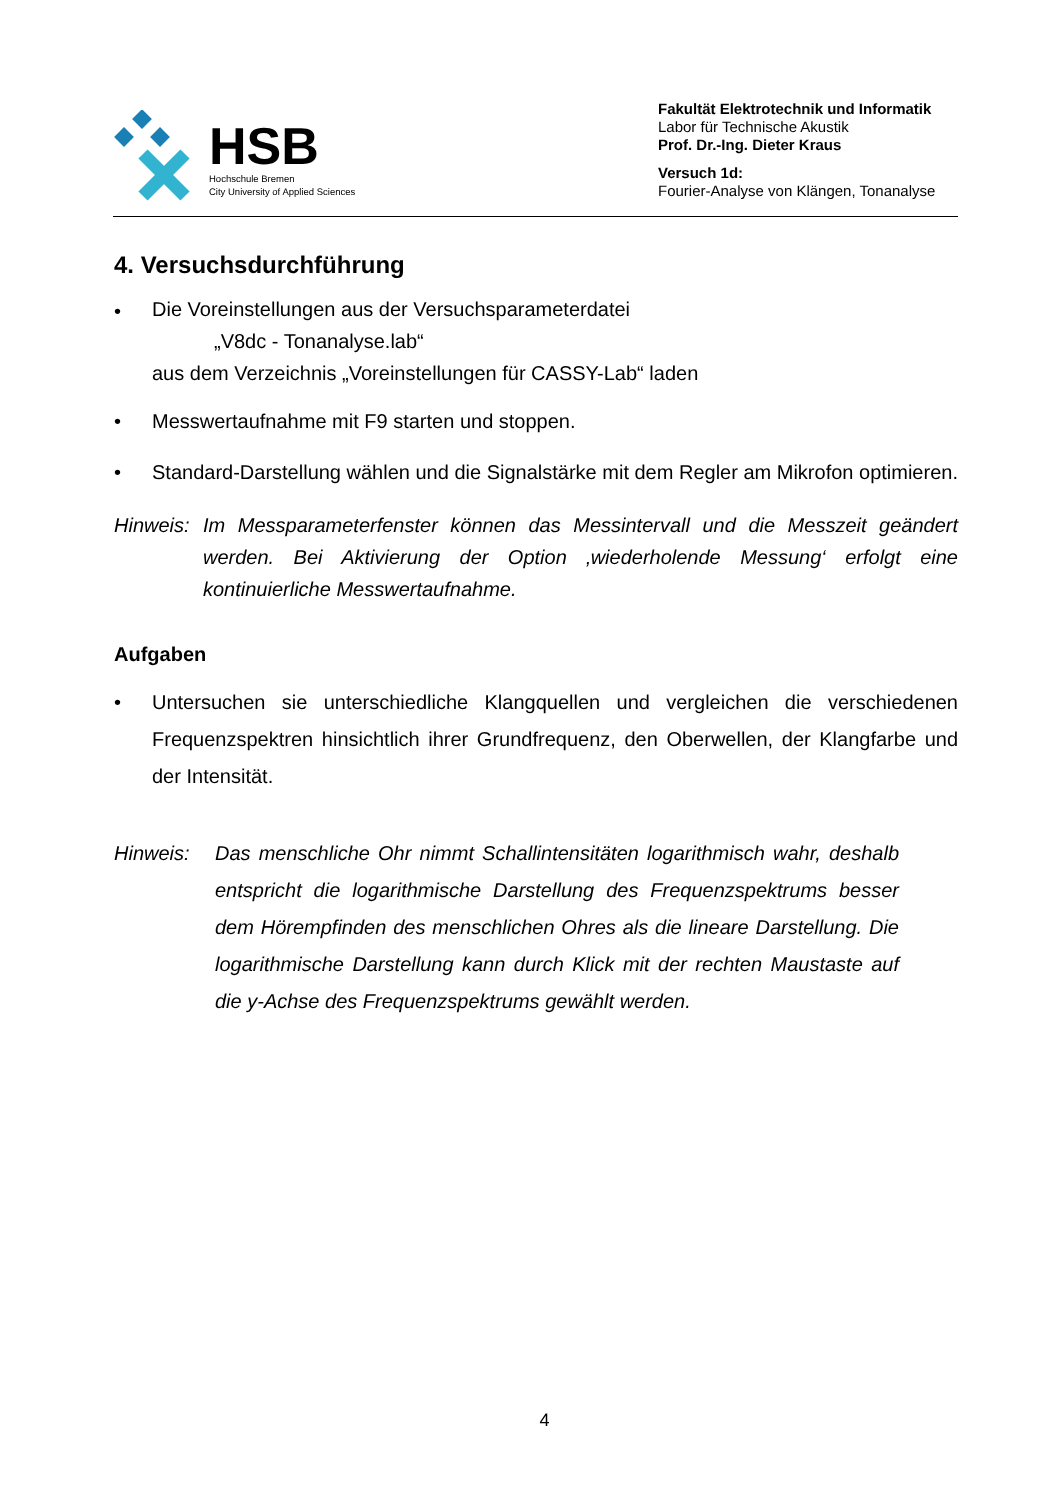HSB
Hochschule Bremen
City University of Applied Sciences
Fakultät Elektrotechnik und Informatik
Labor für Technische Akustik
Prof. Dr.-Ing. Dieter Kraus
Versuch 1d:
Fourier-Analyse von Klängen, Tonanalyse
4. Versuchsdurchführung
•
Die Voreinstellungen aus der Versuchsparameterdatei
„V8dc - Tonanalyse.lab“
aus dem Verzeichnis „Voreinstellungen für CASSY-Lab“ laden
• Messwertaufnahme mit F9 starten und stoppen.
• Standard-Darstellung wählen und die Signalstärke mit dem Regler am Mikrofon optimieren.
Hinweis:
Im Messparameterfenster können das Messintervall und die Messzeit geändert werden. Bei Aktivierung der Option ‚wiederholende Messung‘ erfolgt eine kontinuierliche Messwertaufnahme.
Aufgaben
• Untersuchen sie unterschiedliche Klangquellen und vergleichen die verschiedenen Frequenzspektren hinsichtlich ihrer Grundfrequenz, den Oberwellen, der Klangfarbe und der Intensität.
Hinweis: Das menschliche Ohr nimmt Schallintensitäten logarithmisch wahr, deshalb entspricht die logarithmische Darstellung des Frequenzspektrums besser dem Hörempfinden des menschlichen Ohres als die lineare Darstellung. Die logarithmische Darstellung kann durch Klick mit der rechten Maustaste auf die y-Achse des Frequenzspektrums gewählt werden.
4